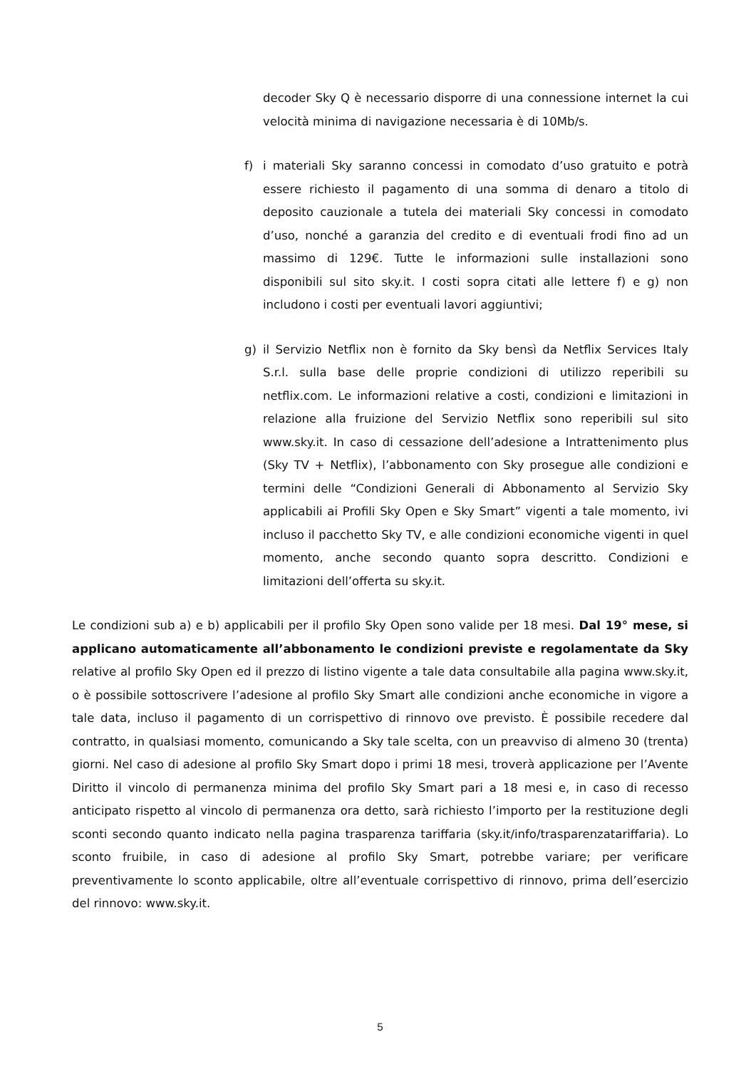decoder Sky Q è necessario disporre di una connessione internet la cui velocità minima di navigazione necessaria è di 10Mb/s.
f) i materiali Sky saranno concessi in comodato d’uso gratuito e potrà essere richiesto il pagamento di una somma di denaro a titolo di deposito cauzionale a tutela dei materiali Sky concessi in comodato d’uso, nonché a garanzia del credito e di eventuali frodi fino ad un massimo di 129€. Tutte le informazioni sulle installazioni sono disponibili sul sito sky.it. I costi sopra citati alle lettere f) e g) non includono i costi per eventuali lavori aggiuntivi;
g) il Servizio Netflix non è fornito da Sky bensì da Netflix Services Italy S.r.l. sulla base delle proprie condizioni di utilizzo reperibili su netflix.com. Le informazioni relative a costi, condizioni e limitazioni in relazione alla fruizione del Servizio Netflix sono reperibili sul sito www.sky.it. In caso di cessazione dell’adesione a Intrattenimento plus (Sky TV + Netflix), l’abbonamento con Sky prosegue alle condizioni e termini delle “Condizioni Generali di Abbonamento al Servizio Sky applicabili ai Profili Sky Open e Sky Smart” vigenti a tale momento, ivi incluso il pacchetto Sky TV, e alle condizioni economiche vigenti in quel momento, anche secondo quanto sopra descritto. Condizioni e limitazioni dell’offerta su sky.it.
Le condizioni sub a) e b) applicabili per il profilo Sky Open sono valide per 18 mesi. Dal 19° mese, si applicano automaticamente all’abbonamento le condizioni previste e regolamentate da Sky relative al profilo Sky Open ed il prezzo di listino vigente a tale data consultabile alla pagina www.sky.it, o è possibile sottoscrivere l’adesione al profilo Sky Smart alle condizioni anche economiche in vigore a tale data, incluso il pagamento di un corrispettivo di rinnovo ove previsto. È possibile recedere dal contratto, in qualsiasi momento, comunicando a Sky tale scelta, con un preavviso di almeno 30 (trenta) giorni. Nel caso di adesione al profilo Sky Smart dopo i primi 18 mesi, troverà applicazione per l’Avente Diritto il vincolo di permanenza minima del profilo Sky Smart pari a 18 mesi e, in caso di recesso anticipato rispetto al vincolo di permanenza ora detto, sarà richiesto l’importo per la restituzione degli sconti secondo quanto indicato nella pagina trasparenza tariffaria (sky.it/info/trasparenzatariffaria). Lo sconto fruibile, in caso di adesione al profilo Sky Smart, potrebbe variare; per verificare preventivamente lo sconto applicabile, oltre all’eventuale corrispettivo di rinnovo, prima dell’esercizio del rinnovo: www.sky.it.
5